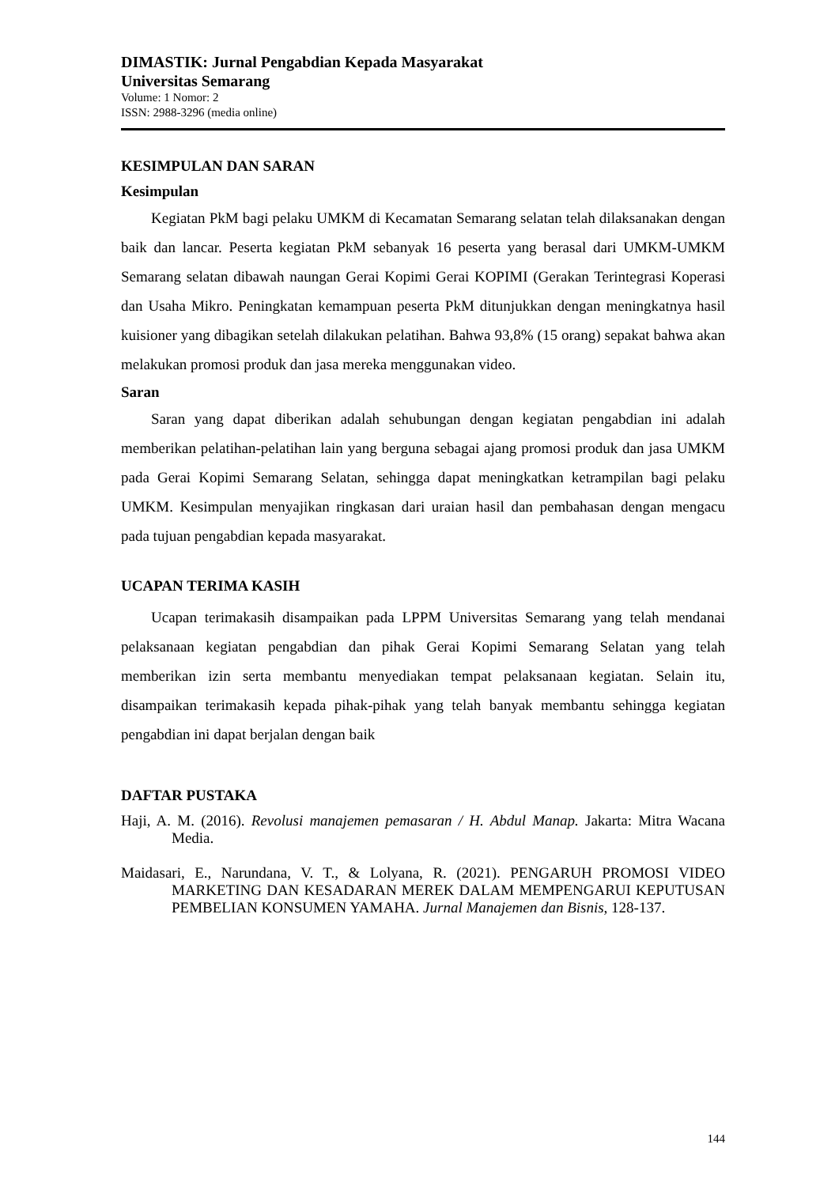DIMASTIK: Jurnal Pengabdian Kepada Masyarakat
Universitas Semarang
Volume: 1 Nomor: 2
ISSN: 2988-3296 (media online)
KESIMPULAN DAN SARAN
Kesimpulan
Kegiatan PkM bagi pelaku UMKM di Kecamatan Semarang selatan telah dilaksanakan dengan baik dan lancar. Peserta kegiatan PkM sebanyak 16 peserta yang berasal dari UMKM-UMKM Semarang selatan dibawah naungan Gerai Kopimi Gerai KOPIMI (Gerakan Terintegrasi Koperasi dan Usaha Mikro. Peningkatan kemampuan peserta PkM ditunjukkan dengan meningkatnya hasil kuisioner yang dibagikan setelah dilakukan pelatihan. Bahwa 93,8% (15 orang) sepakat bahwa akan melakukan promosi produk dan jasa mereka menggunakan video.
Saran
Saran yang dapat diberikan adalah sehubungan dengan kegiatan pengabdian ini adalah memberikan pelatihan-pelatihan lain yang berguna sebagai ajang promosi produk dan jasa UMKM pada Gerai Kopimi Semarang Selatan, sehingga dapat meningkatkan ketrampilan bagi pelaku UMKM. Kesimpulan menyajikan ringkasan dari uraian hasil dan pembahasan dengan mengacu pada tujuan pengabdian kepada masyarakat.
UCAPAN TERIMA KASIH
Ucapan terimakasih disampaikan pada LPPM Universitas Semarang yang telah mendanai pelaksanaan kegiatan pengabdian dan pihak Gerai Kopimi Semarang Selatan yang telah memberikan izin serta membantu menyediakan tempat pelaksanaan kegiatan. Selain itu, disampaikan terimakasih kepada pihak-pihak yang telah banyak membantu sehingga kegiatan pengabdian ini dapat berjalan dengan baik
DAFTAR PUSTAKA
Haji, A. M. (2016). Revolusi manajemen pemasaran / H. Abdul Manap. Jakarta: Mitra Wacana Media.
Maidasari, E., Narundana, V. T., & Lolyana, R. (2021). PENGARUH PROMOSI VIDEO MARKETING DAN KESADARAN MEREK DALAM MEMPENGARUI KEPUTUSAN PEMBELIAN KONSUMEN YAMAHA. Jurnal Manajemen dan Bisnis, 128-137.
144